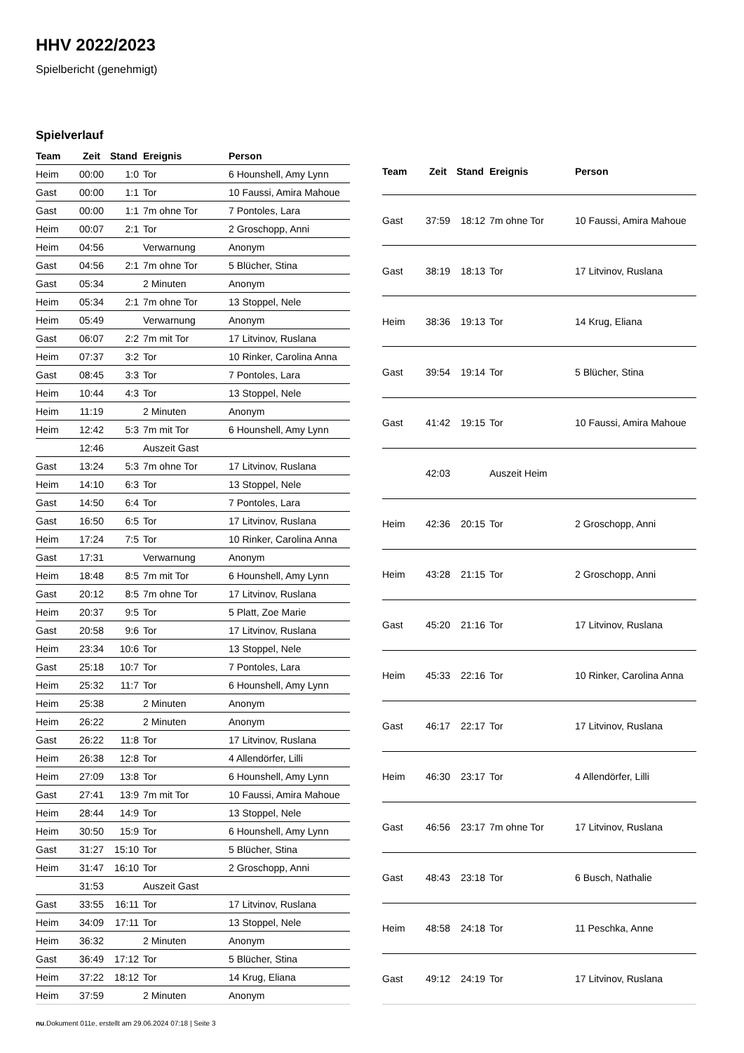HHV 2022/2023
Spielbericht (genehmigt)
Spielverlauf
| Team | Zeit | Stand | Ereignis | Person |
| --- | --- | --- | --- | --- |
| Heim | 00:00 | 1:0 | Tor | 6 Hounshell, Amy Lynn |
| Gast | 00:00 | 1:1 | Tor | 10 Faussi, Amira Mahoue |
| Gast | 00:00 | 1:1 | 7m ohne Tor | 7 Pontoles, Lara |
| Heim | 00:07 | 2:1 | Tor | 2 Groschopp, Anni |
| Heim | 04:56 | | Verwarnung | Anonym |
| Gast | 04:56 | 2:1 | 7m ohne Tor | 5 Blücher, Stina |
| Gast | 05:34 | | 2 Minuten | Anonym |
| Heim | 05:34 | 2:1 | 7m ohne Tor | 13 Stoppel, Nele |
| Heim | 05:49 | | Verwarnung | Anonym |
| Gast | 06:07 | 2:2 | 7m mit Tor | 17 Litvinov, Ruslana |
| Heim | 07:37 | 3:2 | Tor | 10 Rinker, Carolina Anna |
| Gast | 08:45 | 3:3 | Tor | 7 Pontoles, Lara |
| Heim | 10:44 | 4:3 | Tor | 13 Stoppel, Nele |
| Heim | 11:19 | | 2 Minuten | Anonym |
| Heim | 12:42 | 5:3 | 7m mit Tor | 6 Hounshell, Amy Lynn |
| | 12:46 | | Auszeit Gast | |
| Gast | 13:24 | 5:3 | 7m ohne Tor | 17 Litvinov, Ruslana |
| Heim | 14:10 | 6:3 | Tor | 13 Stoppel, Nele |
| Gast | 14:50 | 6:4 | Tor | 7 Pontoles, Lara |
| Gast | 16:50 | 6:5 | Tor | 17 Litvinov, Ruslana |
| Heim | 17:24 | 7:5 | Tor | 10 Rinker, Carolina Anna |
| Gast | 17:31 | | Verwarnung | Anonym |
| Heim | 18:48 | 8:5 | 7m mit Tor | 6 Hounshell, Amy Lynn |
| Gast | 20:12 | 8:5 | 7m ohne Tor | 17 Litvinov, Ruslana |
| Heim | 20:37 | 9:5 | Tor | 5 Platt, Zoe Marie |
| Gast | 20:58 | 9:6 | Tor | 17 Litvinov, Ruslana |
| Heim | 23:34 | 10:6 | Tor | 13 Stoppel, Nele |
| Gast | 25:18 | 10:7 | Tor | 7 Pontoles, Lara |
| Heim | 25:32 | 11:7 | Tor | 6 Hounshell, Amy Lynn |
| Heim | 25:38 | | 2 Minuten | Anonym |
| Heim | 26:22 | | 2 Minuten | Anonym |
| Gast | 26:22 | 11:8 | Tor | 17 Litvinov, Ruslana |
| Heim | 26:38 | 12:8 | Tor | 4 Allendörfer, Lilli |
| Heim | 27:09 | 13:8 | Tor | 6 Hounshell, Amy Lynn |
| Gast | 27:41 | 13:9 | 7m mit Tor | 10 Faussi, Amira Mahoue |
| Heim | 28:44 | 14:9 | Tor | 13 Stoppel, Nele |
| Heim | 30:50 | 15:9 | Tor | 6 Hounshell, Amy Lynn |
| Gast | 31:27 | 15:10 | Tor | 5 Blücher, Stina |
| Heim | 31:47 | 16:10 | Tor | 2 Groschopp, Anni |
| | 31:53 | | Auszeit Gast | |
| Gast | 33:55 | 16:11 | Tor | 17 Litvinov, Ruslana |
| Heim | 34:09 | 17:11 | Tor | 13 Stoppel, Nele |
| Heim | 36:32 | | 2 Minuten | Anonym |
| Gast | 36:49 | 17:12 | Tor | 5 Blücher, Stina |
| Heim | 37:22 | 18:12 | Tor | 14 Krug, Eliana |
| Heim | 37:59 | | 2 Minuten | Anonym |
| Team | Zeit | Stand | Ereignis | Person |
| --- | --- | --- | --- | --- |
| Gast | 37:59 | 18:12 | 7m ohne Tor | 10 Faussi, Amira Mahoue |
| Gast | 38:19 | 18:13 | Tor | 17 Litvinov, Ruslana |
| Heim | 38:36 | 19:13 | Tor | 14 Krug, Eliana |
| Gast | 39:54 | 19:14 | Tor | 5 Blücher, Stina |
| Gast | 41:42 | 19:15 | Tor | 10 Faussi, Amira Mahoue |
| | 42:03 | | Auszeit Heim | |
| Heim | 42:36 | 20:15 | Tor | 2 Groschopp, Anni |
| Heim | 43:28 | 21:15 | Tor | 2 Groschopp, Anni |
| Gast | 45:20 | 21:16 | Tor | 17 Litvinov, Ruslana |
| Heim | 45:33 | 22:16 | Tor | 10 Rinker, Carolina Anna |
| Gast | 46:17 | 22:17 | Tor | 17 Litvinov, Ruslana |
| Heim | 46:30 | 23:17 | Tor | 4 Allendörfer, Lilli |
| Gast | 46:56 | 23:17 | 7m ohne Tor | 17 Litvinov, Ruslana |
| Gast | 48:43 | 23:18 | Tor | 6 Busch, Nathalie |
| Heim | 48:58 | 24:18 | Tor | 11 Peschka, Anne |
| Gast | 49:12 | 24:19 | Tor | 17 Litvinov, Ruslana |
nu.Dokument 011e, erstellt am 29.06.2024 07:18 | Seite 3